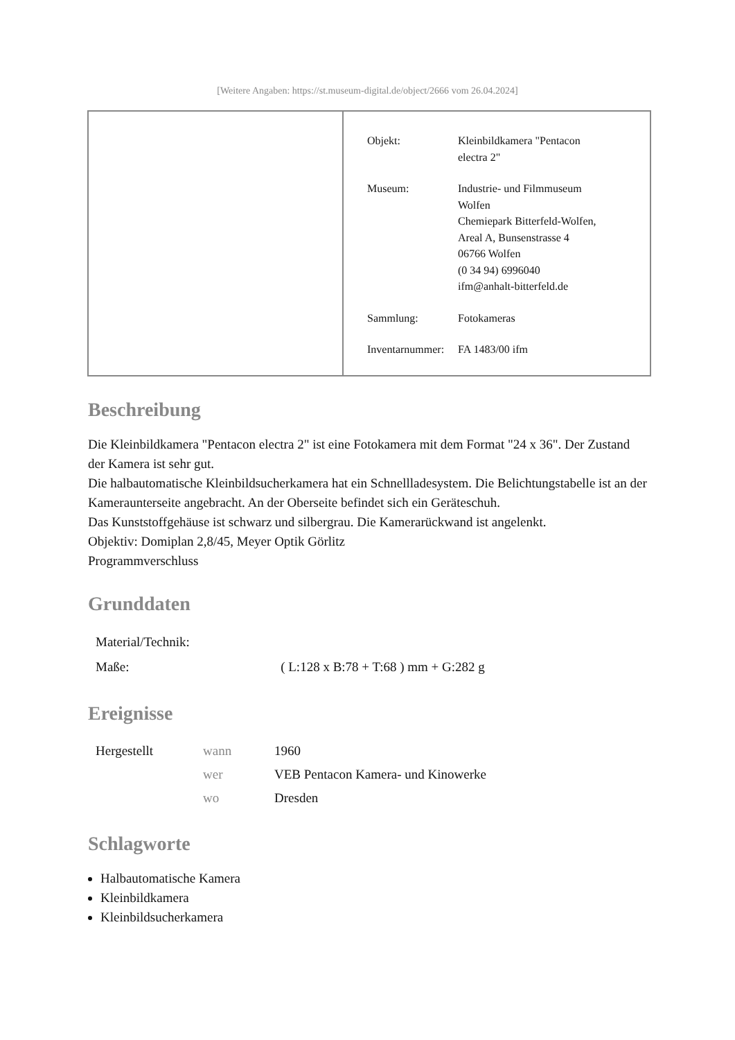[Weitere Angaben: https://st.museum-digital.de/object/2666 vom 26.04.2024]
| Objekt: | Kleinbildkamera "Pentacon electra 2" |
| Museum: | Industrie- und Filmmuseum Wolfen Chemiepark Bitterfeld-Wolfen, Areal A, Bunsenstrasse 4 06766 Wolfen (0 34 94) 6996040 ifm@anhalt-bitterfeld.de |
| Sammlung: | Fotokameras |
| Inventarnummer: | FA 1483/00 ifm |
Beschreibung
Die Kleinbildkamera "Pentacon electra 2" ist eine Fotokamera mit dem Format "24 x 36". Der Zustand der Kamera ist sehr gut.
Die halbautomatische Kleinbildsucherkamera hat ein Schnellladesystem. Die Belichtungstabelle ist an der Kameraunterseite angebracht. An der Oberseite befindet sich ein Geräteschuh.
Das Kunststoffgehäuse ist schwarz und silbergrau. Die Kamerarückwand ist angelenkt.
Objektiv: Domiplan 2,8/45, Meyer Optik Görlitz
Programmverschluss
Grunddaten
| Material/Technik: | |
| Maße: | ( L:128 x B:78 + T:68 ) mm + G:282 g |
Ereignisse
| Hergestellt | wann | 1960 |
| | wer | VEB Pentacon Kamera- und Kinowerke |
| | wo | Dresden |
Schlagworte
Halbautomatische Kamera
Kleinbildkamera
Kleinbildsucherkamera